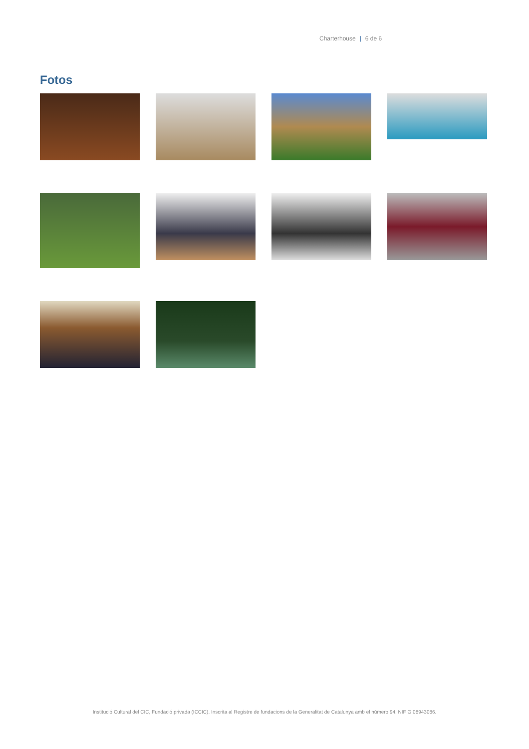Charterhouse | 6 de 6
Fotos
Institució Cultural del CIC, Fundació privada (ICCIC). Inscrita al Registre de fundacions de la Generalitat de Catalunya amb el número 94. NIF G 08943086.